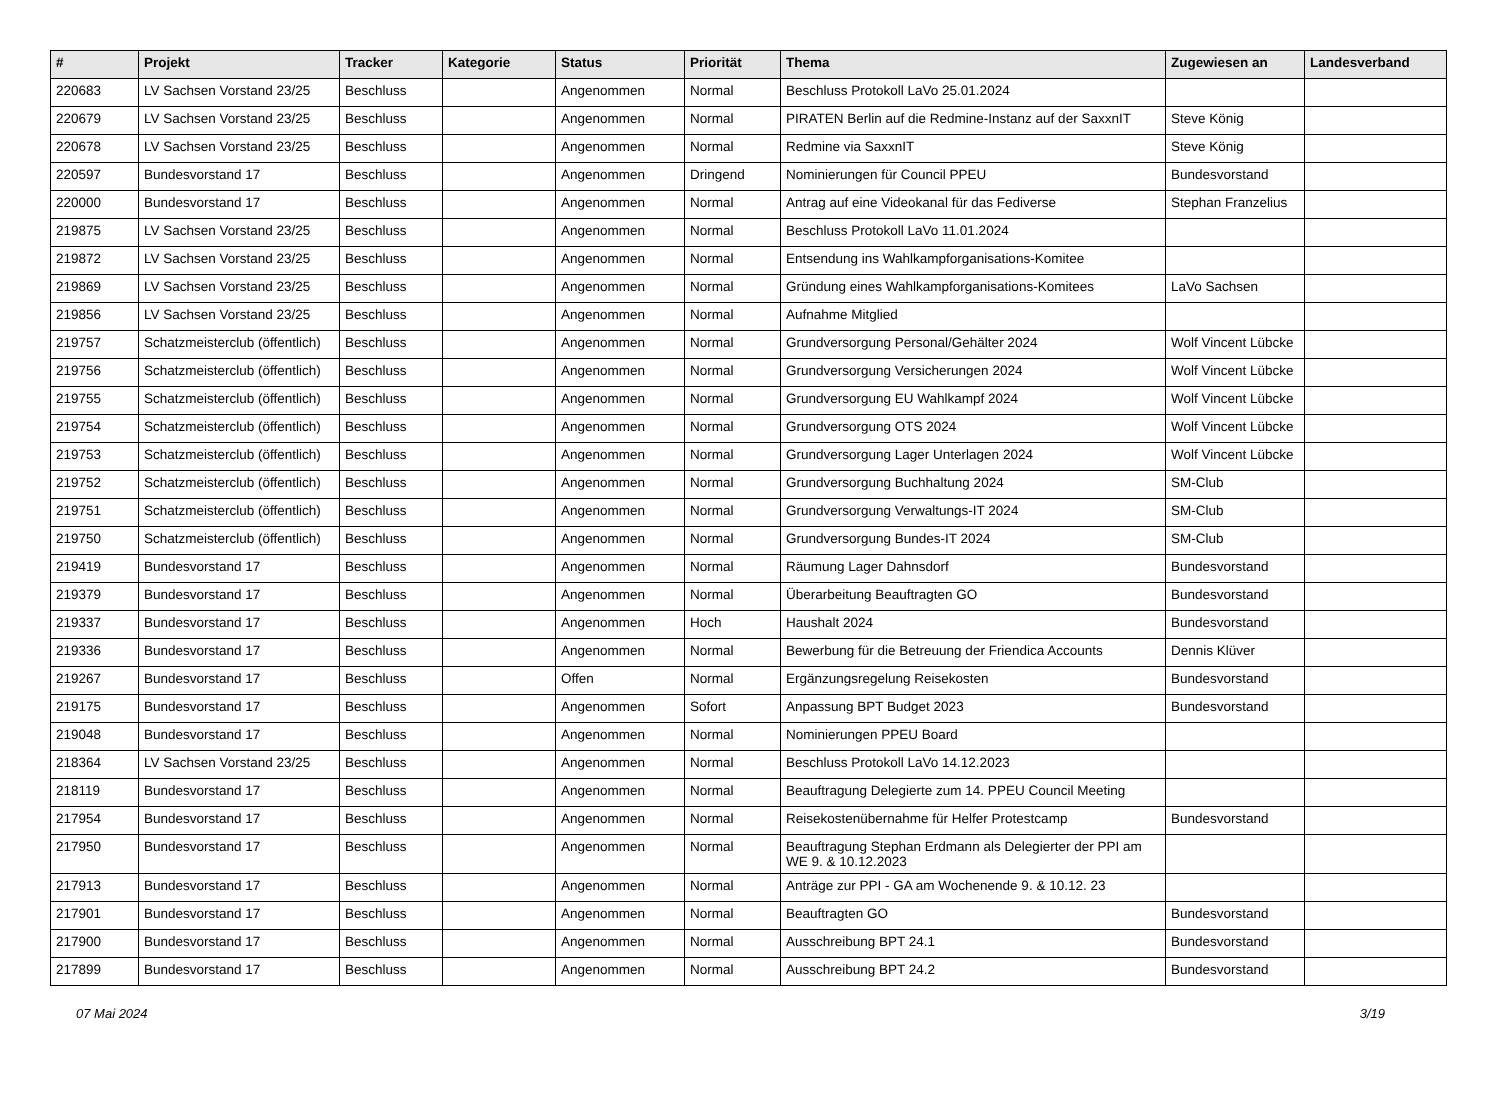| # | Projekt | Tracker | Kategorie | Status | Priorität | Thema | Zugewiesen an | Landesverband |
| --- | --- | --- | --- | --- | --- | --- | --- | --- |
| 220683 | LV Sachsen Vorstand 23/25 | Beschluss | | Angenommen | Normal | Beschluss Protokoll LaVo 25.01.2024 | | |
| 220679 | LV Sachsen Vorstand 23/25 | Beschluss | | Angenommen | Normal | PIRATEN Berlin auf die Redmine-Instanz auf der SaxxnIT | Steve König | |
| 220678 | LV Sachsen Vorstand 23/25 | Beschluss | | Angenommen | Normal | Redmine via SaxxnIT | Steve König | |
| 220597 | Bundesvorstand 17 | Beschluss | | Angenommen | Dringend | Nominierungen für Council PPEU | Bundesvorstand | |
| 220000 | Bundesvorstand 17 | Beschluss | | Angenommen | Normal | Antrag auf eine Videokanal für das Fediverse | Stephan Franzelius | |
| 219875 | LV Sachsen Vorstand 23/25 | Beschluss | | Angenommen | Normal | Beschluss Protokoll LaVo 11.01.2024 | | |
| 219872 | LV Sachsen Vorstand 23/25 | Beschluss | | Angenommen | Normal | Entsendung ins Wahlkampforganisations-Komitee | | |
| 219869 | LV Sachsen Vorstand 23/25 | Beschluss | | Angenommen | Normal | Gründung eines Wahlkampforganisations-Komitees | LaVo Sachsen | |
| 219856 | LV Sachsen Vorstand 23/25 | Beschluss | | Angenommen | Normal | Aufnahme Mitglied | | |
| 219757 | Schatzmeisterclub (öffentlich) | Beschluss | | Angenommen | Normal | Grundversorgung Personal/Gehälter 2024 | Wolf Vincent Lübcke | |
| 219756 | Schatzmeisterclub (öffentlich) | Beschluss | | Angenommen | Normal | Grundversorgung Versicherungen 2024 | Wolf Vincent Lübcke | |
| 219755 | Schatzmeisterclub (öffentlich) | Beschluss | | Angenommen | Normal | Grundversorgung EU Wahlkampf 2024 | Wolf Vincent Lübcke | |
| 219754 | Schatzmeisterclub (öffentlich) | Beschluss | | Angenommen | Normal | Grundversorgung OTS 2024 | Wolf Vincent Lübcke | |
| 219753 | Schatzmeisterclub (öffentlich) | Beschluss | | Angenommen | Normal | Grundversorgung Lager Unterlagen 2024 | Wolf Vincent Lübcke | |
| 219752 | Schatzmeisterclub (öffentlich) | Beschluss | | Angenommen | Normal | Grundversorgung Buchhaltung 2024 | SM-Club | |
| 219751 | Schatzmeisterclub (öffentlich) | Beschluss | | Angenommen | Normal | Grundversorgung Verwaltungs-IT 2024 | SM-Club | |
| 219750 | Schatzmeisterclub (öffentlich) | Beschluss | | Angenommen | Normal | Grundversorgung Bundes-IT 2024 | SM-Club | |
| 219419 | Bundesvorstand 17 | Beschluss | | Angenommen | Normal | Räumung Lager Dahnsdorf | Bundesvorstand | |
| 219379 | Bundesvorstand 17 | Beschluss | | Angenommen | Normal | Überarbeitung Beauftragten GO | Bundesvorstand | |
| 219337 | Bundesvorstand 17 | Beschluss | | Angenommen | Hoch | Haushalt 2024 | Bundesvorstand | |
| 219336 | Bundesvorstand 17 | Beschluss | | Angenommen | Normal | Bewerbung für die Betreuung der Friendica Accounts | Dennis Klüver | |
| 219267 | Bundesvorstand 17 | Beschluss | | Offen | Normal | Ergänzungsregelung Reisekosten | Bundesvorstand | |
| 219175 | Bundesvorstand 17 | Beschluss | | Angenommen | Sofort | Anpassung BPT Budget 2023 | Bundesvorstand | |
| 219048 | Bundesvorstand 17 | Beschluss | | Angenommen | Normal | Nominierungen PPEU Board | | |
| 218364 | LV Sachsen Vorstand 23/25 | Beschluss | | Angenommen | Normal | Beschluss Protokoll LaVo 14.12.2023 | | |
| 218119 | Bundesvorstand 17 | Beschluss | | Angenommen | Normal | Beauftragung Delegierte zum 14. PPEU Council Meeting | | |
| 217954 | Bundesvorstand 17 | Beschluss | | Angenommen | Normal | Reisekostenübernahme für Helfer Protestcamp | Bundesvorstand | |
| 217950 | Bundesvorstand 17 | Beschluss | | Angenommen | Normal | Beauftragung Stephan Erdmann als Delegierter der PPI am WE 9. & 10.12.2023 | | |
| 217913 | Bundesvorstand 17 | Beschluss | | Angenommen | Normal | Anträge zur PPI - GA am Wochenende 9. & 10.12. 23 | | |
| 217901 | Bundesvorstand 17 | Beschluss | | Angenommen | Normal | Beauftragten GO | Bundesvorstand | |
| 217900 | Bundesvorstand 17 | Beschluss | | Angenommen | Normal | Ausschreibung BPT 24.1 | Bundesvorstand | |
| 217899 | Bundesvorstand 17 | Beschluss | | Angenommen | Normal | Ausschreibung BPT 24.2 | Bundesvorstand | |
07 Mai 2024 3/19